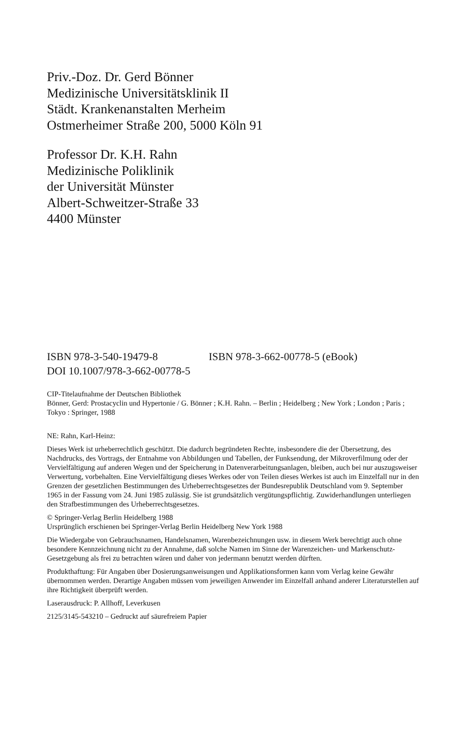Priv.-Doz. Dr. Gerd Bönner
Medizinische Universitätsklinik II
Städt. Krankenanstalten Merheim
Ostmerheimer Straße 200, 5000 Köln 91
Professor Dr. K.H. Rahn
Medizinische Poliklinik
der Universität Münster
Albert-Schweitzer-Straße 33
4400 Münster
ISBN 978-3-540-19479-8 ISBN 978-3-662-00778-5 (eBook)
DOI 10.1007/978-3-662-00778-5
CIP-Titelaufnahme der Deutschen Bibliothek
Bönner, Gerd: Prostacyclin und Hypertonie / G. Bönner ; K.H. Rahn. – Berlin ; Heidelberg ; New York ; London ; Paris ; Tokyo : Springer, 1988
NE: Rahn, Karl-Heinz:
Dieses Werk ist urheberrechtlich geschützt. Die dadurch begründeten Rechte, insbesondere die der Übersetzung, des Nachdrucks, des Vortrags, der Entnahme von Abbildungen und Tabellen, der Funksendung, der Mikroverfilmung oder der Vervielfältigung auf anderen Wegen und der Speicherung in Datenverarbeitungsanlagen, bleiben, auch bei nur auszugsweiser Verwertung, vorbehalten. Eine Vervielfältigung dieses Werkes oder von Teilen dieses Werkes ist auch im Einzelfall nur in den Grenzen der gesetzlichen Bestimmungen des Urheberrechtsgesetzes der Bundesrepublik Deutschland vom 9. September 1965 in der Fassung vom 24. Juni 1985 zulässig. Sie ist grundsätzlich vergütungspflichtig. Zuwiderhandlungen unterliegen den Strafbestimmungen des Urheberrechtsgesetzes.
© Springer-Verlag Berlin Heidelberg 1988
Ursprünglich erschienen bei Springer-Verlag Berlin Heidelberg New York 1988
Die Wiedergabe von Gebrauchsnamen, Handelsnamen, Warenbezeichnungen usw. in diesem Werk berechtigt auch ohne besondere Kennzeichnung nicht zu der Annahme, daß solche Namen im Sinne der Warenzeichen- und Markenschutz-Gesetzgebung als frei zu betrachten wären und daher von jedermann benutzt werden dürften.
Produkthaftung: Für Angaben über Dosierungsanweisungen und Applikationsformen kann vom Verlag keine Gewähr übernommen werden. Derartige Angaben müssen vom jeweiligen Anwender im Einzelfall anhand anderer Literaturstellen auf ihre Richtigkeit überprüft werden.
Laserausdruck: P. Allhoff, Leverkusen
2125/3145-543210 – Gedruckt auf säurefreiem Papier